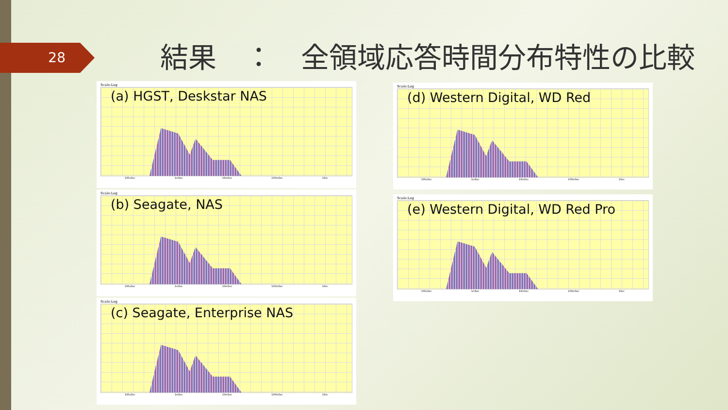28
結果　：　全領域応答時間分布特性の比較
Scale:Log
(a) HGST, Deskstar NAS
100uSec 1mSec 10mSec 100mSec 1Sec
Scale:Log
(b) Seagate, NAS
100uSec 1mSec 10mSec 100mSec 1Sec
Scale:Log
(c) Seagate, Enterprise NAS
100uSec 1mSec 10mSec 100mSec 1Sec
Scale:Log
(d) Western Digital, WD Red
100uSec 1mSec 10mSec 100mSec 1Sec
Scale:Log
(e) Western Digital, WD Red Pro
100uSec 1mSec 10mSec 100mSec 1Sec